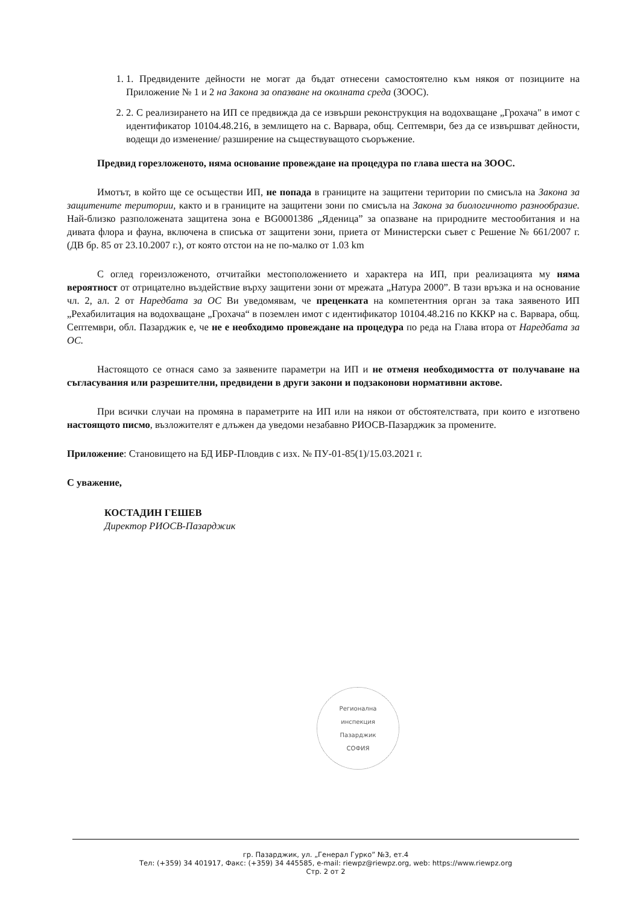1. 1. Предвидените дейности не могат да бъдат отнесени самостоятелно към някоя от позициите на Приложение № 1 и 2 на Закона за опазване на околната среда (ЗООС).
2. 2. С реализирането на ИП се предвижда да се извърши реконструкция на водохващане „Грохача" в имот с идентификатор 10104.48.216, в землището на с. Варвара, общ. Септември, без да се извършват дейности, водещи до изменение/ разширение на съществуващото съоръжение.
Предвид горезложеното, няма основание провеждане на процедура по глава шеста на ЗООС.
Имотът, в който ще се осъществи ИП, не попада в границите на защитени територии по смисъла на Закона за защитените територии, както и в границите на защитени зони по смисъла на Закона за биологичното разнообразие. Най-близко разположената защитена зона е BG0001386 „Яденица” за опазване на природните местообитания и на дивата флора и фауна, включена в списъка от защитени зони, приета от Министерски съвет с Решение № 661/2007 г. (ДВ бр. 85 от 23.10.2007 г.), от която отстои на не по-малко от 1.03 km
С оглед гореизложеното, отчитайки местоположението и характера на ИП, при реализацията му няма вероятност от отрицателно въздействие върху защитени зони от мрежата „Натура 2000”. В тази връзка и на основание чл. 2, ал. 2 от Наредбата за ОС Ви уведомявам, че преценката на компетентния орган за така заявеното ИП „Рехабилитация на водохващане „Грохача“ в поземлен имот с идентификатор 10104.48.216 по КККР на с. Варвара, общ. Септември, обл. Пазарджик е, че не е необходимо провеждане на процедура по реда на Глава втора от Наредбата за ОС.
Настоящото се отнася само за заявените параметри на ИП и не отменя необходимостта от получаване на съгласувания или разрешителни, предвидени в други закони и подзаконови нормативни актове.
При всички случаи на промяна в параметрите на ИП или на някои от обстоятелствата, при които е изготвено настоящото писмо, възложителят е длъжен да уведоми незабавно РИОСВ-Пазарджик за промените.
Приложение: Становището на БД ИБР-Пловдив с изх. № ПУ-01-85(1)/15.03.2021 г.
С уважение,
КОСТАДИН ГЕШЕВ
Директор РИОСВ-Пазарджик
Регионална
инспекция
Пазарджик
СОФИЯ
гр. Пазарджик, ул. „Генерал Гурко” №3, ет.4
Тел: (+359) 34 401917, Факс: (+359) 34 445585, e-mail: riewpz@riewpz.org, web: https://www.riewpz.org
Стр. 2 от 2